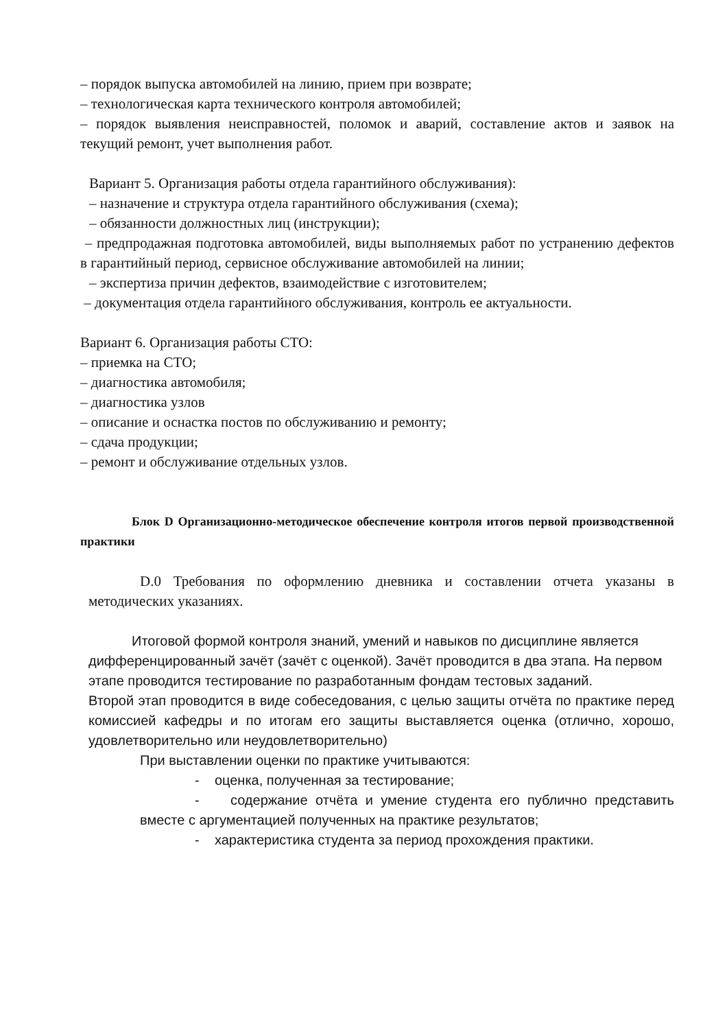– порядок выпуска автомобилей на линию, прием при возврате;
– технологическая карта технического контроля автомобилей;
– порядок выявления неисправностей, поломок и аварий, составление актов и заявок на текущий ремонт, учет выполнения работ.
Вариант 5. Организация работы отдела гарантийного обслуживания):
– назначение и структура отдела гарантийного обслуживания (схема);
– обязанности должностных лиц (инструкции);
– предпродажная подготовка автомобилей, виды выполняемых работ по устранению дефектов в гарантийный период, сервисное обслуживание автомобилей на линии;
– экспертиза причин дефектов, взаимодействие с изготовителем;
– документация отдела гарантийного обслуживания, контроль ее актуальности.
Вариант 6. Организация работы СТО:
– приемка на СТО;
– диагностика автомобиля;
– диагностика узлов
– описание и оснастка постов по обслуживанию и ремонту;
– сдача продукции;
– ремонт и обслуживание отдельных узлов.
Блок D Организационно-методическое обеспечение контроля итогов первой производственной практики
D.0 Требования по оформлению дневника и составлении отчета указаны в методических указаниях.
Итоговой формой контроля знаний, умений и навыков по дисциплине является дифференцированный зачёт (зачёт с оценкой). Зачёт проводится в два этапа. На первом этапе проводится тестирование по разработанным фондам тестовых заданий.
Второй этап проводится в виде собеседования, с целью защиты отчёта по практике перед комиссией кафедры и по итогам его защиты выставляется оценка (отлично, хорошо, удовлетворительно или неудовлетворительно)
При выставлении оценки по практике учитываются:
- оценка, полученная за тестирование;
- содержание отчёта и умение студента его публично представить вместе с аргументацией полученных на практике результатов;
- характеристика студента за период прохождения практики.